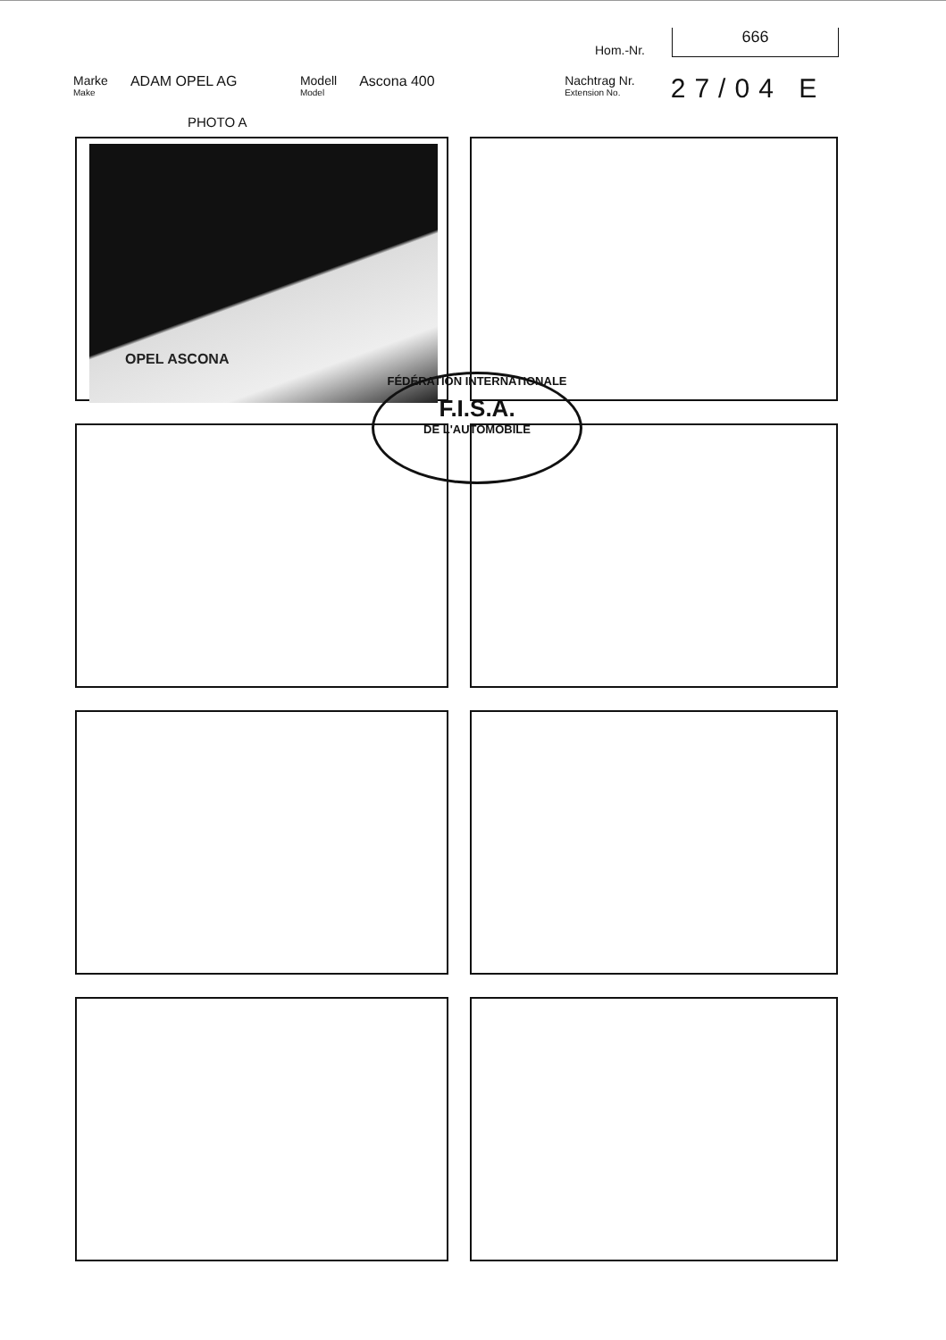Hom.-Nr.
666
Marke
Make
ADAM OPEL AG Modell
Model
Ascona 400 Nachtrag Nr.
Extension No.
27/04 E
PHOTO A
OPEL ASCONA
FÉDÉRATION INTERNATIONALE
F.I.S.A.
DE L'AUTOMOBILE